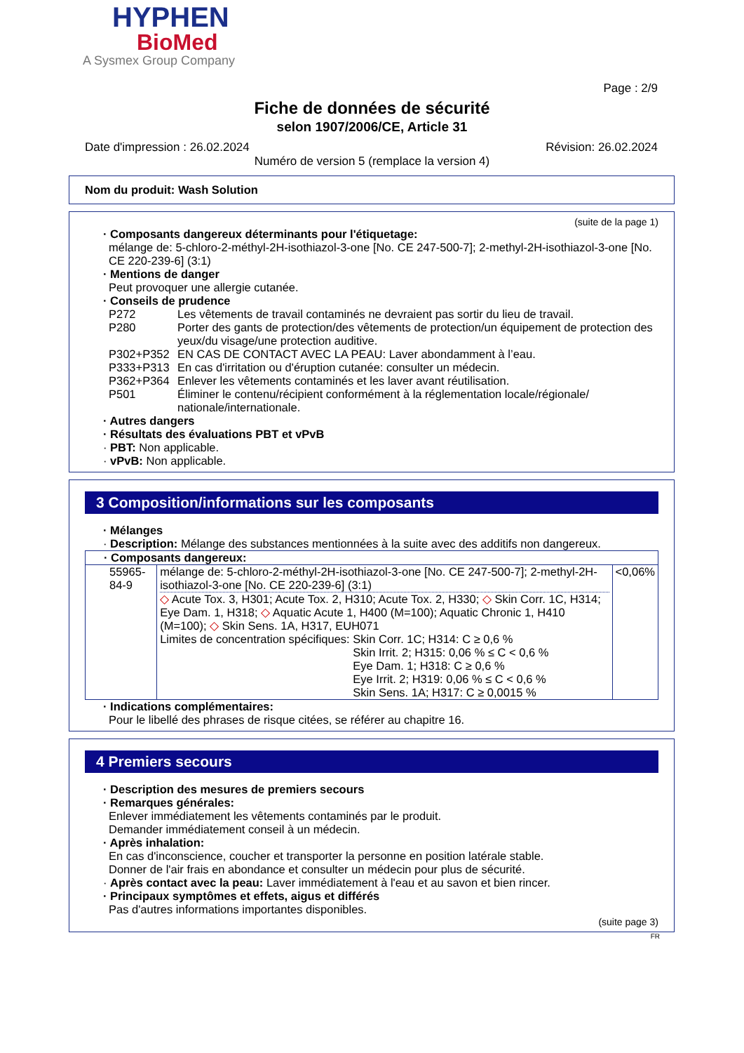HYPHEN
BioMed
A Sysmex Group Company
Page : 2/9
Fiche de données de sécurité
selon 1907/2006/CE, Article 31
Date d'impression : 26.02.2024 Révision: 26.02.2024
Numéro de version 5 (remplace la version 4)
Nom du produit: Wash Solution
(suite de la page 1)
· Composants dangereux déterminants pour l'étiquetage:
mélange de: 5-chloro-2-méthyl-2H-isothiazol-3-one [No. CE 247-500-7]; 2-methyl-2H-isothiazol-3-one [No. CE 220-239-6] (3:1)
· Mentions de danger
Peut provoquer une allergie cutanée.
· Conseils de prudence
| P272 | Les vêtements de travail contaminés ne devraient pas sortir du lieu de travail. |
| P280 | Porter des gants de protection/des vêtements de protection/un équipement de protection des yeux/du visage/une protection auditive. |
| P302+P352 | EN CAS DE CONTACT AVEC LA PEAU: Laver abondamment à l’eau. |
| P333+P313 | En cas d'irritation ou d'éruption cutanée: consulter un médecin. |
| P362+P364 | Enlever les vêtements contaminés et les laver avant réutilisation. |
| P501 | Éliminer le contenu/récipient conformément à la réglementation locale/régionale/ nationale/internationale. |
· Autres dangers
· Résultats des évaluations PBT et vPvB
· PBT: Non applicable.
· vPvB: Non applicable.
3 Composition/informations sur les composants
· Mélanges
· Description: Mélange des substances mentionnées à la suite avec des additifs non dangereux.
| · Composants dangereux: | | |
| 55965-84-9 | mélange de: 5-chloro-2-méthyl-2H-isothiazol-3-one [No. CE 247-500-7]; 2-methyl-2H-isothiazol-3-one [No. CE 220-239-6] (3:1) ◇ Acute Tox. 3, H301; Acute Tox. 2, H310; Acute Tox. 2, H330; ◇ Skin Corr. 1C, H314; Eye Dam. 1, H318; ◇ Aquatic Acute 1, H400 (M=100); Aquatic Chronic 1, H410 (M=100); ◇ Skin Sens. 1A, H317, EUH071 Limites de concentration spécifiques: Skin Corr. 1C; H314: C ≥ 0,6 % Skin Irrit. 2; H315: 0,06 % ≤ C < 0,6 % Eye Dam. 1; H318: C ≥ 0,6 % Eye Irrit. 2; H319: 0,06 % ≤ C < 0,6 % Skin Sens. 1A; H317: C ≥ 0,0015 % | <0,06% |
· Indications complémentaires:
Pour le libellé des phrases de risque citées, se référer au chapitre 16.
4 Premiers secours
· Description des mesures de premiers secours
· Remarques générales:
Enlever immédiatement les vêtements contaminés par le produit.
Demander immédiatement conseil à un médecin.
· Après inhalation:
En cas d'inconscience, coucher et transporter la personne en position latérale stable.
Donner de l'air frais en abondance et consulter un médecin pour plus de sécurité.
· Après contact avec la peau: Laver immédiatement à l'eau et au savon et bien rincer.
· Principaux symptômes et effets, aigus et différés
Pas d'autres informations importantes disponibles.
(suite page 3)
FR